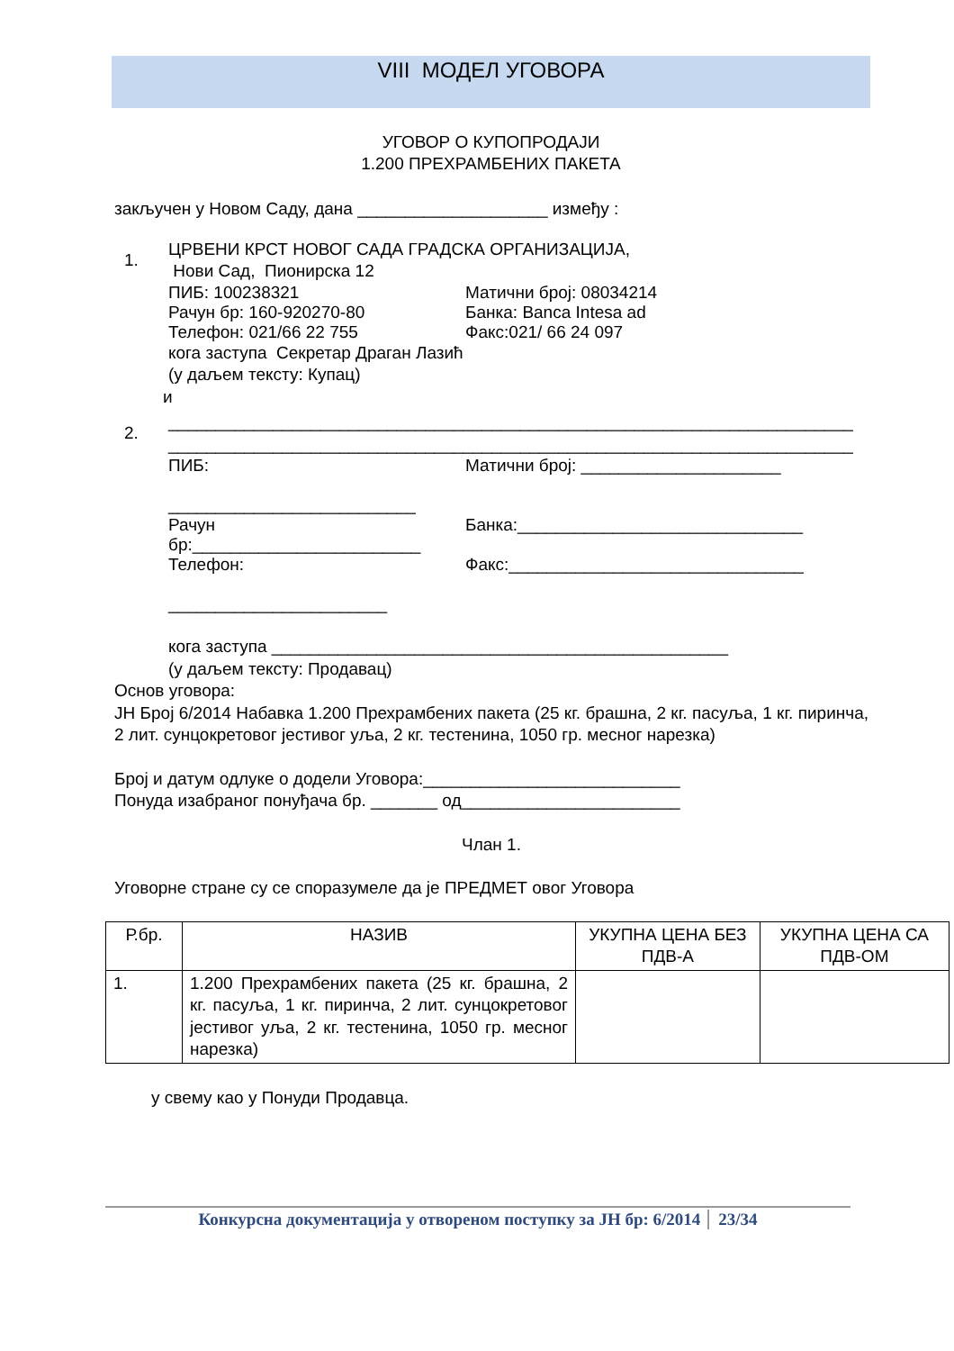VIII МОДЕЛ УГОВОРА
УГОВОР О КУПОПРОДАЈИ
1.200 ПРЕХРАМБЕНИХ ПАКЕТА
закључен у Новом Саду, дана ____________________ између :
1.
ЦРВЕНИ КРСТ НОВОГ САДА ГРАДСКА ОРГАНИЗАЦИЈА,
Нови Сад, Пионирска 12
ПИБ: 100238321 Матични број: 08034214
Рачун бр: 160-920270-80 Банка: Banca Intesa ad
Телефон: 021/66 22 755 Факс:021/ 66 24 097
кога заступа Секретар Драган Лазић
(у даљем тексту: Купац)
и
2.
________________________________________________________________________
________________________________________________________________________
ПИБ:
__________________________ Матични број: _____________________
Рачун
бр:________________________ Банка:______________________________
Телефон:
_______________________ Факс:_______________________________
кога заступа ________________________________________________
(у даљем тексту: Продавац)
Основ уговора:
ЈН Број 6/2014 Набавка 1.200 Прехрамбених пакета (25 кг. брашна, 2 кг. пасуља, 1 кг. пиринча, 2 лит. сунцокретовог јестивог уља, 2 кг. тестенина, 1050 гр. месног нарезка)
Број и датум одлуке о додели Уговора:___________________________
Понуда изабраног понуђача бр. _______ од_______________________
Члан 1.
Уговорне стране су се споразумеле да је ПРЕДМЕТ овог Уговора
| Р.бр. | НАЗИВ | УКУПНА ЦЕНА БЕЗ ПДВ-А | УКУПНА ЦЕНА СА ПДВ-ОМ |
| --- | --- | --- | --- |
| 1. | 1.200 Прехрамбених пакета (25 кг. брашна, 2 кг. пасуља, 1 кг. пиринча, 2 лит. сунцокретовог јестивог уља, 2 кг. тестенина, 1050 гр. месног нарезка) | | |
у свему као у Понуди Продавца.
Конкурсна документација у отвореном поступку за ЈН бр: 6/2014 23/34